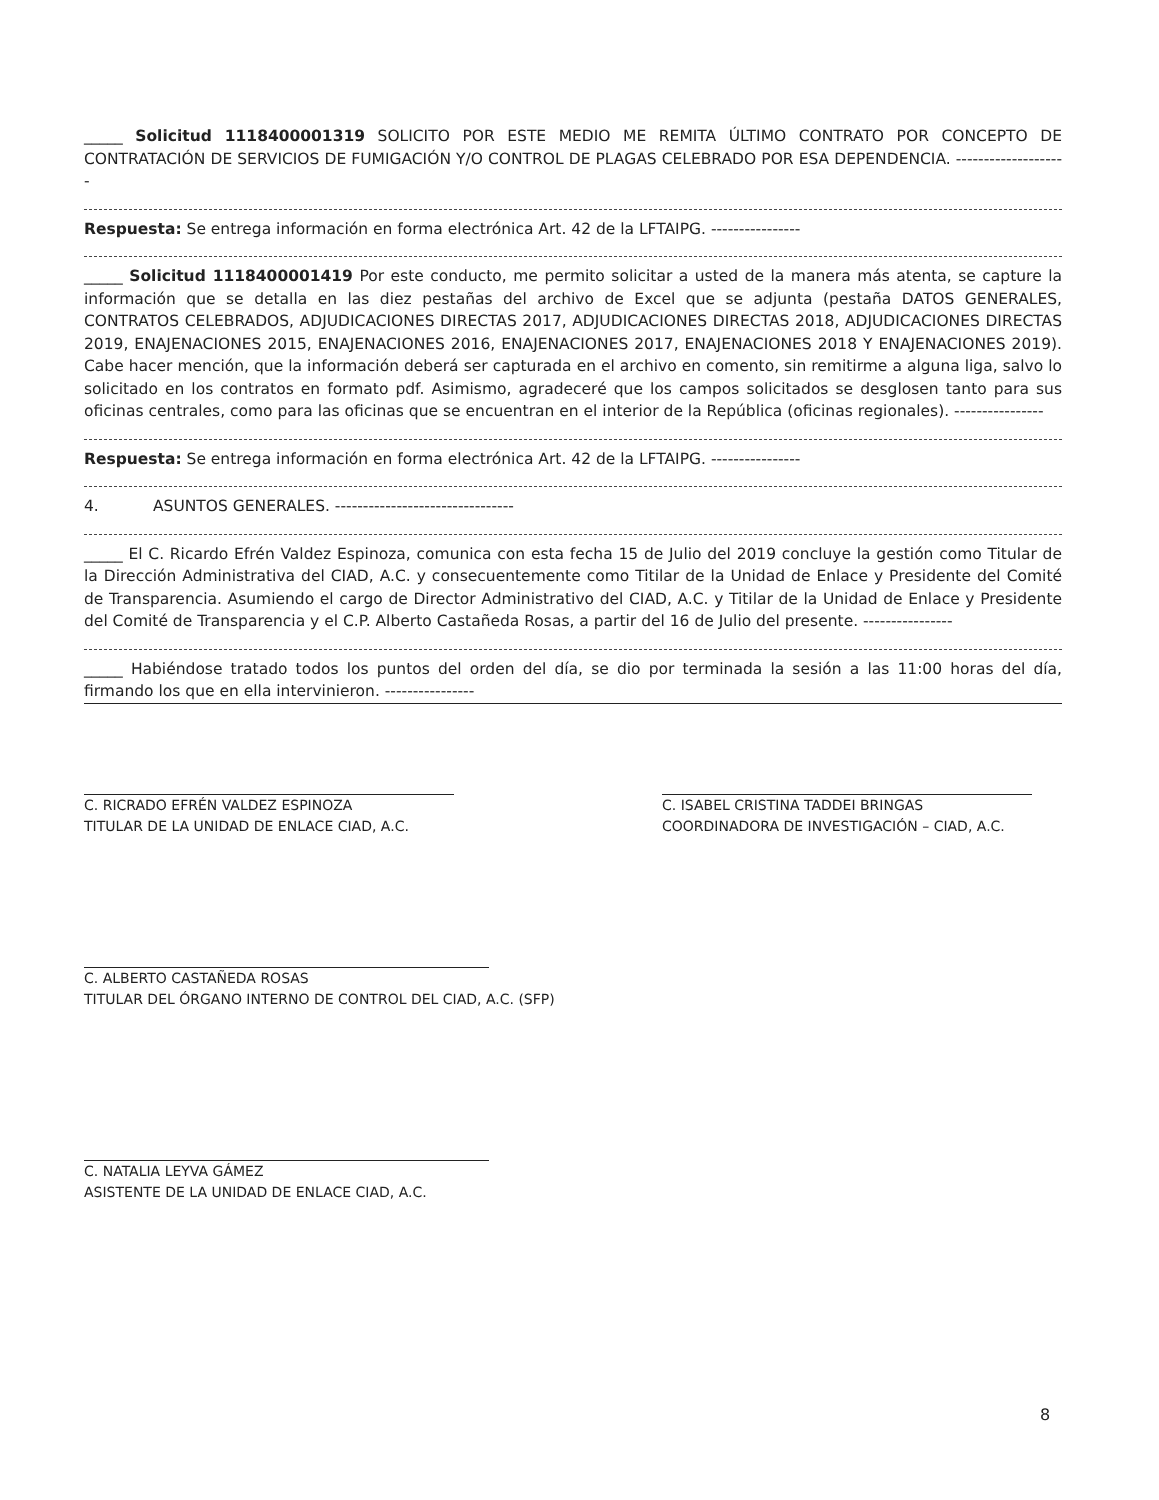_____ Solicitud 1118400001319 SOLICITO POR ESTE MEDIO ME REMITA ÚLTIMO CONTRATO POR CONCEPTO DE CONTRATACIÓN DE SERVICIOS DE FUMIGACIÓN Y/O CONTROL DE PLAGAS CELEBRADO POR ESA DEPENDENCIA. --------------------
Respuesta: Se entrega información en forma electrónica Art. 42 de la LFTAIPG. ----------------
_____ Solicitud 1118400001419 Por este conducto, me permito solicitar a usted de la manera más atenta, se capture la información que se detalla en las diez pestañas del archivo de Excel que se adjunta (pestaña DATOS GENERALES, CONTRATOS CELEBRADOS, ADJUDICACIONES DIRECTAS 2017, ADJUDICACIONES DIRECTAS 2018, ADJUDICACIONES DIRECTAS 2019, ENAJENACIONES 2015, ENAJENACIONES 2016, ENAJENACIONES 2017, ENAJENACIONES 2018 Y ENAJENACIONES 2019). Cabe hacer mención, que la información deberá ser capturada en el archivo en comento, sin remitirme a alguna liga, salvo lo solicitado en los contratos en formato pdf. Asimismo, agradeceré que los campos solicitados se desglosen tanto para sus oficinas centrales, como para las oficinas que se encuentran en el interior de la República (oficinas regionales). ----------------
Respuesta: Se entrega información en forma electrónica Art. 42 de la LFTAIPG. ----------------
4. ASUNTOS GENERALES. --------------------------------
_____ El C. Ricardo Efrén Valdez Espinoza, comunica con esta fecha 15 de Julio del 2019 concluye la gestión como Titular de la Dirección Administrativa del CIAD, A.C. y consecuentemente como Titilar de la Unidad de Enlace y Presidente del Comité de Transparencia. Asumiendo el cargo de Director Administrativo del CIAD, A.C. y Titilar de la Unidad de Enlace y Presidente del Comité de Transparencia y el C.P. Alberto Castañeda Rosas, a partir del 16 de Julio del presente. ----------------
_____ Habiéndose tratado todos los puntos del orden del día, se dio por terminada la sesión a las 11:00 horas del día, firmando los que en ella intervinieron. ----------------
C. RICRADO EFRÉN VALDEZ ESPINOZA
TITULAR DE LA UNIDAD DE ENLACE CIAD, A.C.
C. ISABEL CRISTINA TADDEI BRINGAS
COORDINADORA DE INVESTIGACIÓN – CIAD, A.C.
C. ALBERTO CASTAÑEDA ROSAS
TITULAR DEL ÓRGANO INTERNO DE CONTROL DEL CIAD, A.C. (SFP)
C. NATALIA LEYVA GÁMEZ
ASISTENTE DE LA UNIDAD DE ENLACE CIAD, A.C.
8